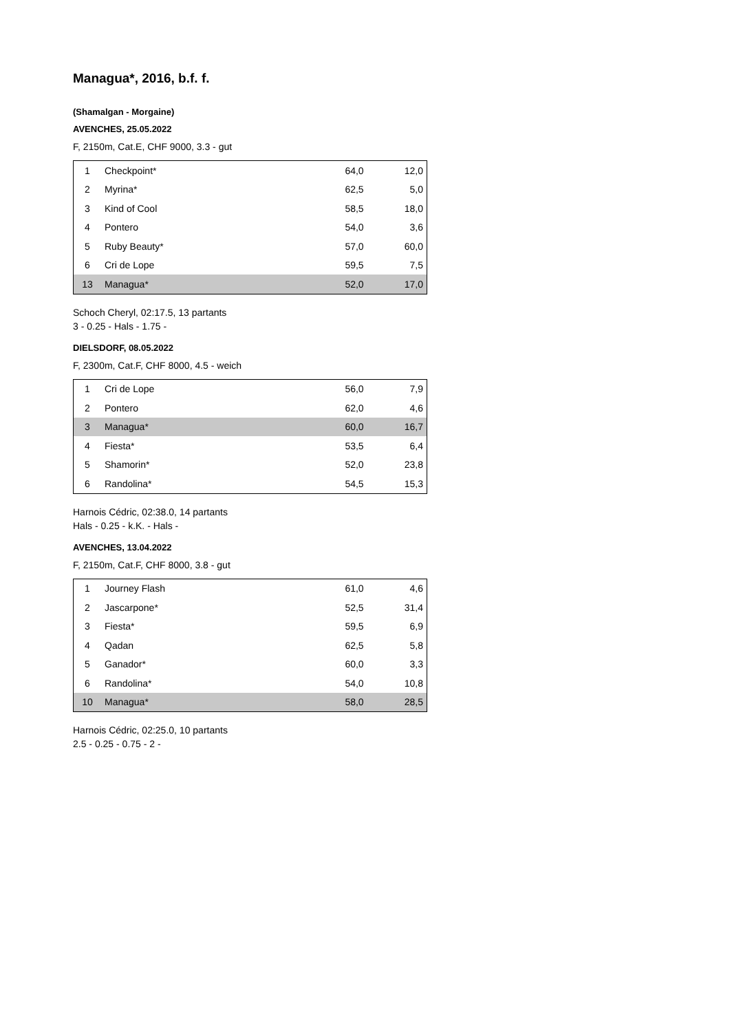Managua*, 2016, b.f. f.
(Shamalgan - Morgaine)
AVENCHES, 25.05.2022
F, 2150m, Cat.E, CHF 9000, 3.3 - gut
| 1 | Checkpoint* | 64,0 | 12,0 |
| 2 | Myrina* | 62,5 | 5,0 |
| 3 | Kind of Cool | 58,5 | 18,0 |
| 4 | Pontero | 54,0 | 3,6 |
| 5 | Ruby Beauty* | 57,0 | 60,0 |
| 6 | Cri de Lope | 59,5 | 7,5 |
| 13 | Managua* | 52,0 | 17,0 |
Schoch Cheryl, 02:17.5, 13 partants
3 - 0.25 - Hals - 1.75 -
DIELSDORF, 08.05.2022
F, 2300m, Cat.F, CHF 8000, 4.5 - weich
| 1 | Cri de Lope | 56,0 | 7,9 |
| 2 | Pontero | 62,0 | 4,6 |
| 3 | Managua* | 60,0 | 16,7 |
| 4 | Fiesta* | 53,5 | 6,4 |
| 5 | Shamorin* | 52,0 | 23,8 |
| 6 | Randolina* | 54,5 | 15,3 |
Harnois Cédric, 02:38.0, 14 partants
Hals - 0.25 - k.K. - Hals -
AVENCHES, 13.04.2022
F, 2150m, Cat.F, CHF 8000, 3.8 - gut
| 1 | Journey Flash | 61,0 | 4,6 |
| 2 | Jascarpone* | 52,5 | 31,4 |
| 3 | Fiesta* | 59,5 | 6,9 |
| 4 | Qadan | 62,5 | 5,8 |
| 5 | Ganador* | 60,0 | 3,3 |
| 6 | Randolina* | 54,0 | 10,8 |
| 10 | Managua* | 58,0 | 28,5 |
Harnois Cédric, 02:25.0, 10 partants
2.5 - 0.25 - 0.75 - 2 -